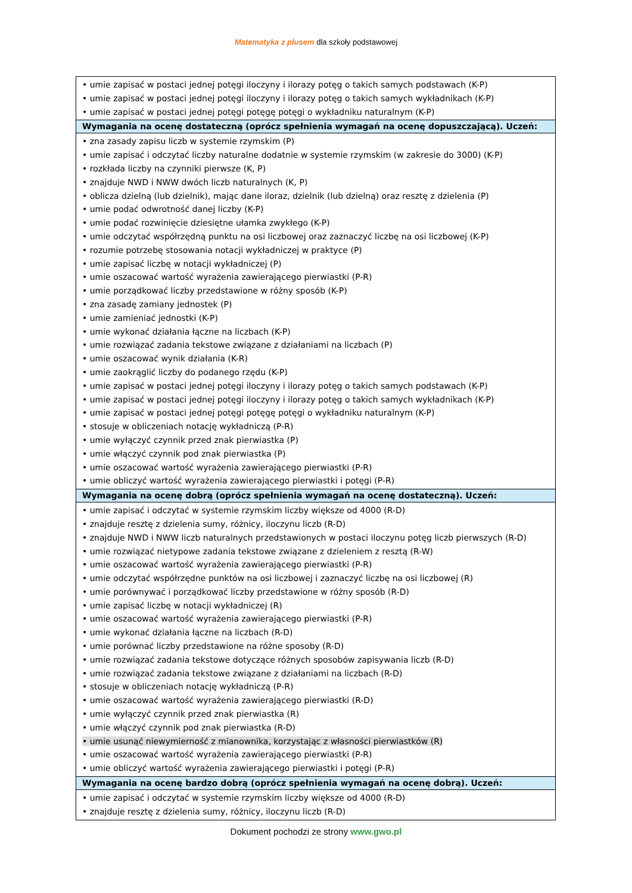Matematyka z plusem dla szkoły podstawowej
| • umie zapisać w postaci jednej potęgi iloczyny i ilorazy potęg o takich samych podstawach (K-P) • umie zapisać w postaci jednej potęgi iloczyny i ilorazy potęg o takich samych wykładnikach (K-P) • umie zapisać w postaci jednej potęgi potęgę potęgi o wykładniku naturalnym (K-P) |
| Wymagania na ocenę dostateczną (oprócz spełnienia wymagań na ocenę dopuszczającą). Uczeń: |
| • zna zasady zapisu liczb w systemie rzymskim (P) • umie zapisać i odczytać liczby naturalne dodatnie w systemie rzymskim (w zakresie do 3000) (K-P) • rozkłada liczby na czynniki pierwsze (K, P) • znajduje NWD i NWW dwóch liczb naturalnych (K, P) • oblicza dzielną (lub dzielnik), mając dane iloraz, dzielnik (lub dzielną) oraz resztę z dzielenia (P) • umie podać odwrotność danej liczby (K-P) • umie podać rozwinięcie dziesiętne ułamka zwykłego (K-P) • umie odczytać współrzędną punktu na osi liczbowej oraz zaznaczyć liczbę na osi liczbowej (K-P) • rozumie potrzebę stosowania notacji wykładniczej w praktyce (P) • umie zapisać liczbę w notacji wykładniczej (P) • umie oszacować wartość wyrażenia zawierającego pierwiastki (P-R) • umie porządkować liczby przedstawione w różny sposób (K-P) • zna zasadę zamiany jednostek (P) • umie zamieniać jednostki (K-P) • umie wykonać działania łączne na liczbach (K-P) • umie rozwiązać zadania tekstowe związane z działaniami na liczbach (P) • umie oszacować wynik działania (K-R) • umie zaokrąglić liczby do podanego rzędu (K-P) • umie zapisać w postaci jednej potęgi iloczyny i ilorazy potęg o takich samych podstawach (K-P) • umie zapisać w postaci jednej potęgi iloczyny i ilorazy potęg o takich samych wykładnikach (K-P) • umie zapisać w postaci jednej potęgi potęgę potęgi o wykładniku naturalnym (K-P) • stosuje w obliczeniach notację wykładniczą (P-R) • umie wyłączyć czynnik przed znak pierwiastka (P) • umie włączyć czynnik pod znak pierwiastka (P) • umie oszacować wartość wyrażenia zawierającego pierwiastki (P-R) • umie obliczyć wartość wyrażenia zawierającego pierwiastki i potęgi (P-R) |
| Wymagania na ocenę dobrą (oprócz spełnienia wymagań na ocenę dostateczną). Uczeń: |
| • umie zapisać i odczytać w systemie rzymskim liczby większe od 4000 (R-D) • znajduje resztę z dzielenia sumy, różnicy, iloczynu liczb (R-D) • znajduje NWD i NWW liczb naturalnych przedstawionych w postaci iloczynu potęg liczb pierwszych (R-D) • umie rozwiązać nietypowe zadania tekstowe związane z dzieleniem z resztą (R-W) • umie oszacować wartość wyrażenia zawierającego pierwiastki (P-R) • umie odczytać współrzędne punktów na osi liczbowej i zaznaczyć liczbę na osi liczbowej (R) • umie porównywać i porządkować liczby przedstawione w różny sposób (R-D) • umie zapisać liczbę w notacji wykładniczej (R) • umie oszacować wartość wyrażenia zawierającego pierwiastki (P-R) • umie wykonać działania łączne na liczbach (R-D) • umie porównać liczby przedstawione na różne sposoby (R-D) • umie rozwiązać zadania tekstowe dotyczące różnych sposobów zapisywania liczb (R-D) • umie rozwiązać zadania tekstowe związane z działaniami na liczbach (R-D) • stosuje w obliczeniach notację wykładniczą (P-R) • umie oszacować wartość wyrażenia zawierającego pierwiastki (R-D) • umie wyłączyć czynnik przed znak pierwiastka (R) • umie włączyć czynnik pod znak pierwiastka (R-D) • umie usunąć niewymierność z mianownika, korzystając z własności pierwiastków (R) • umie oszacować wartość wyrażenia zawierającego pierwiastki (P-R) • umie obliczyć wartość wyrażenia zawierającego pierwiastki i potęgi (P-R) |
| Wymagania na ocenę bardzo dobrą (oprócz spełnienia wymagań na ocenę dobrą). Uczeń: |
| • umie zapisać i odczytać w systemie rzymskim liczby większe od 4000 (R-D) • znajduje resztę z dzielenia sumy, różnicy, iloczynu liczb (R-D) |
Dokument pochodzi ze strony www.gwo.pl